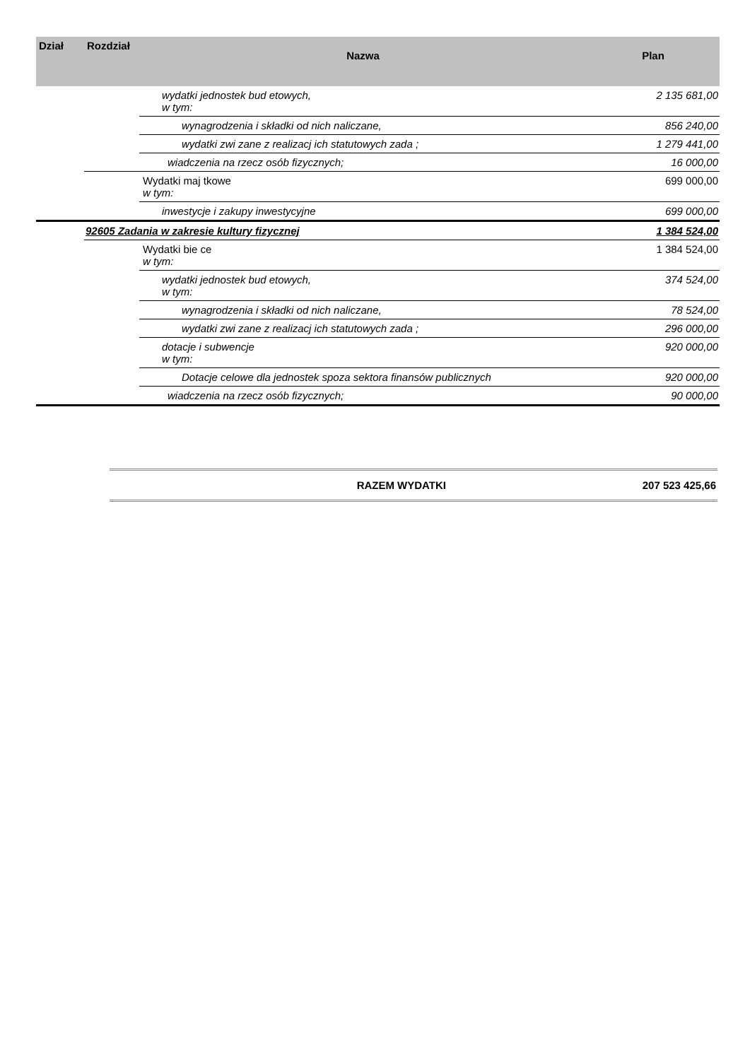| Dział | Rozdział | Nazwa | Plan |
| --- | --- | --- | --- |
| | | wydatki jednostek bud etowych, w tym: | 2 135 681,00 |
| | | wynagrodzenia i składki od nich naliczane, | 856 240,00 |
| | | wydatki zwi zane z realizacj ich statutowych zada ; | 1 279 441,00 |
| | | wiadczenia na rzecz osób fizycznych; | 16 000,00 |
| | | Wydatki maj tkowe w tym: | 699 000,00 |
| | | inwestycje i zakupy inwestycyjne | 699 000,00 |
| | 92605 Zadania w zakresie kultury fizycznej | | 1 384 524,00 |
| | | Wydatki bie ce w tym: | 1 384 524,00 |
| | | wydatki jednostek bud etowych, w tym: | 374 524,00 |
| | | wynagrodzenia i składki od nich naliczane, | 78 524,00 |
| | | wydatki zwi zane z realizacj ich statutowych zada ; | 296 000,00 |
| | | dotacje i subwencje w tym: | 920 000,00 |
| | | Dotacje celowe dla jednostek spoza sektora finansów publicznych | 920 000,00 |
| | | wiadczenia na rzecz osób fizycznych; | 90 000,00 |
| RAZEM WYDATKI | 207 523 425,66 |